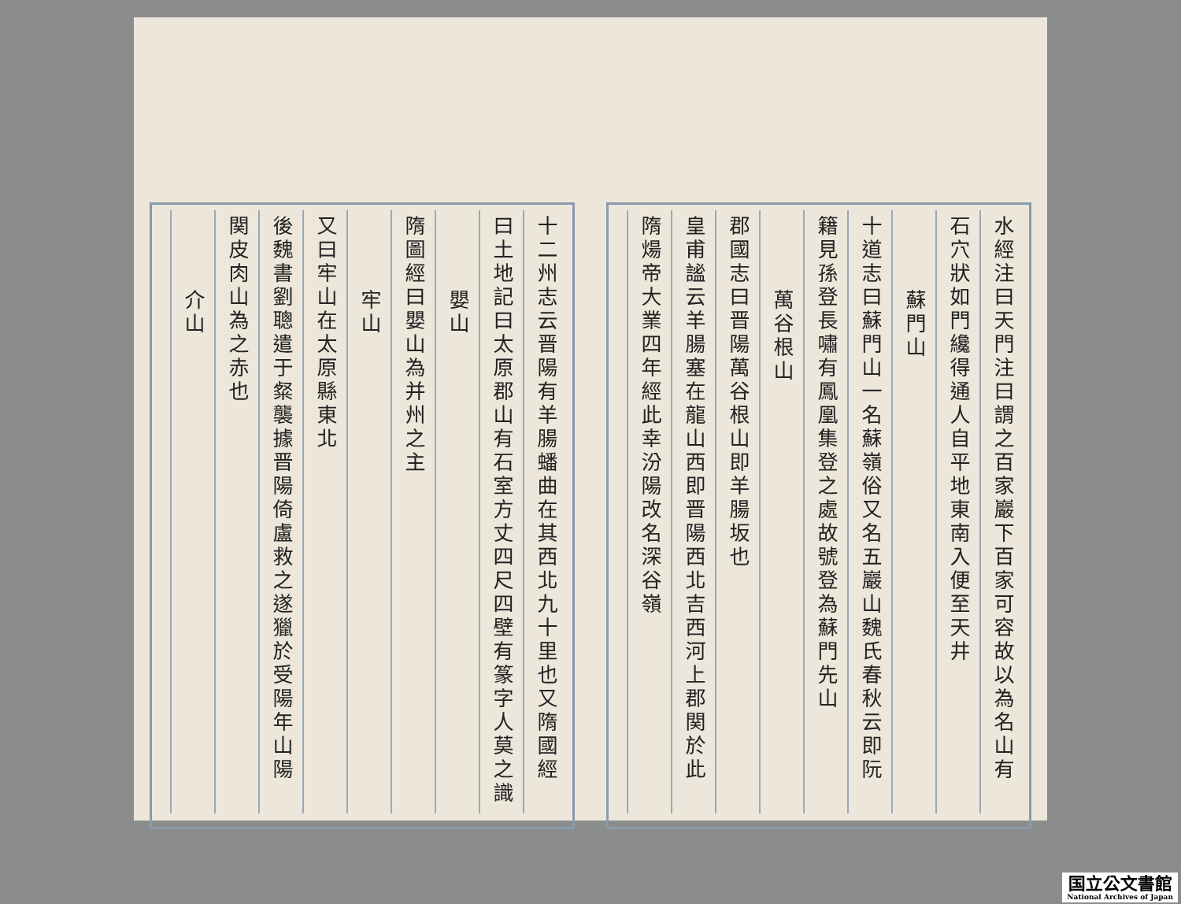水經注曰天門注曰謂之百家巖下百家可容故以為名山有
石穴狀如門纔得通人自平地東南入便至天井
蘇門山
十道志曰蘇門山一名蘇嶺俗又名五巖山魏氏春秋云即阮
籍見孫登長嘯有鳳凰集登之處故號登為蘇門先山
萬谷根山
郡國志曰晋陽萬谷根山即羊腸坂也
皇甫謐云羊腸塞在龍山西即晋陽西北吉西河上郡関於此
隋煬帝大業四年經此幸汾陽改名深谷嶺
十二州志云晋陽有羊腸蟠曲在其西北九十里也又隋國經
曰土地記曰太原郡山有石室方丈四尺四壁有篆字人莫之識
嬰山
隋圖經曰嬰山為并州之主
牢山
又曰牢山在太原縣東北
後魏書劉聰遣于粲襲據晋陽倚盧救之遂獵於受陽年山陽
関皮肉山為之赤也
介山
国立公文書館
National Archives of Japan